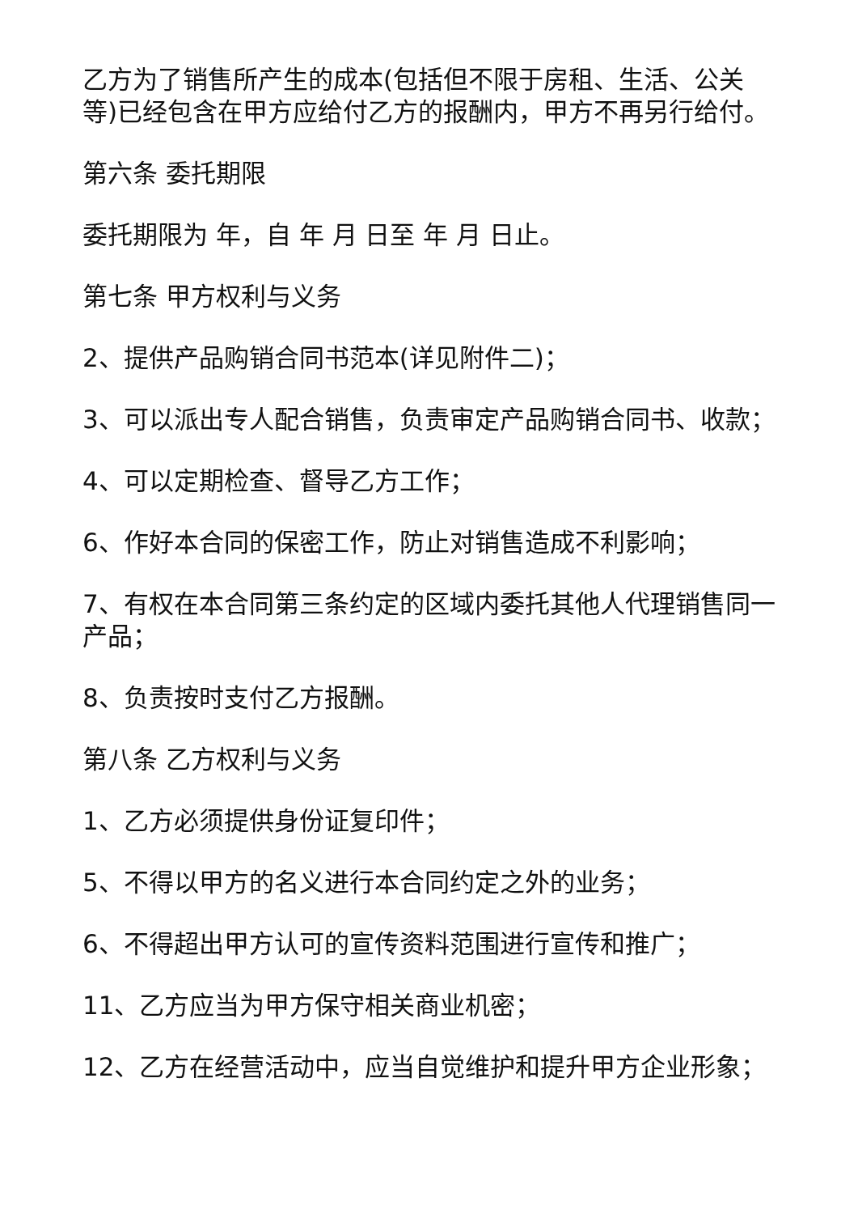乙方为了销售所产生的成本(包括但不限于房租、生活、公关等)已经包含在甲方应给付乙方的报酬内，甲方不再另行给付。
第六条 委托期限
委托期限为 年，自 年 月 日至 年 月 日止。
第七条 甲方权利与义务
2、提供产品购销合同书范本(详见附件二)；
3、可以派出专人配合销售，负责审定产品购销合同书、收款；
4、可以定期检查、督导乙方工作；
6、作好本合同的保密工作，防止对销售造成不利影响；
7、有权在本合同第三条约定的区域内委托其他人代理销售同一产品；
8、负责按时支付乙方报酬。
第八条 乙方权利与义务
1、乙方必须提供身份证复印件；
5、不得以甲方的名义进行本合同约定之外的业务；
6、不得超出甲方认可的宣传资料范围进行宣传和推广；
11、乙方应当为甲方保守相关商业机密；
12、乙方在经营活动中，应当自觉维护和提升甲方企业形象；